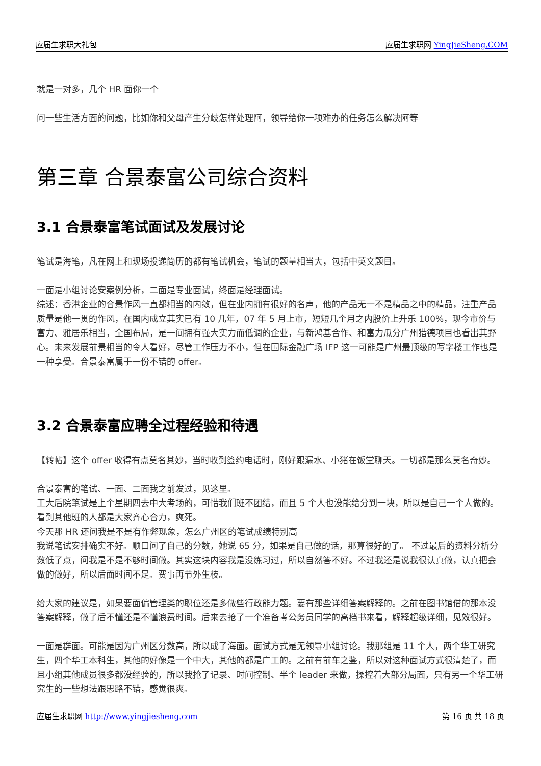应届生求职大礼包 应届生求职网 YingJieSheng.COM
就是一对多，几个 HR 面你一个
问一些生活方面的问题，比如你和父母产生分歧怎样处理阿，领导给你一项难办的任务怎么解决阿等
第三章 合景泰富公司综合资料
3.1 合景泰富笔试面试及发展讨论
笔试是海笔，凡在网上和现场投递简历的都有笔试机会，笔试的题量相当大，包括中英文题目。
一面是小组讨论安案例分析，二面是专业面试，终面是经理面试。
综述：香港企业的合景作风一直都相当的内敛，但在业内拥有很好的名声，他的产品无一不是精品之中的精品，注重产品质量是他一贯的作风，在国内成立其实已有 10 几年，07 年 5 月上市，短短几个月之内股价上升乐 100%，现今市价与富力、雅居乐相当，全国布局，是一间拥有强大实力而低调的企业，与新鸿基合作、和富力瓜分广州猎德项目也看出其野心。未来发展前景相当的令人看好，尽管工作压力不小，但在国际金融广场 IFP 这一可能是广州最顶级的写字楼工作也是一种享受。合景泰富属于一份不错的 offer。
3.2 合景泰富应聘全过程经验和待遇
【转帖】这个 offer 收得有点莫名其妙，当时收到签约电话时，刚好跟漏水、小猪在饭堂聊天。一切都是那么莫名奇妙。
合景泰富的笔试、一面、二面我之前发过，见这里。
工大后院笔试是上个星期四去中大考场的，可惜我们班不团结，而且 5 个人也没能给分到一块，所以是自己一个人做的。看到其他班的人都是大家齐心合力，爽死。
今天那 HR 还问我是不是有作弊现象，怎么广州区的笔试成绩特别高
我说笔试安排确实不好。顺口问了自己的分数，她说 65 分，如果是自己做的话，那算很好的了。 不过最后的资料分析分数低了点，问我是不是不够时间做。其实这块内容我是没练习过，所以自然答不好。不过我还是说我很认真做，认真把会做的做好，所以后面时间不足。费事再节外生枝。
给大家的建议是，如果要面偏管理类的职位还是多做些行政能力题。要有那些详细答案解释的。之前在图书馆借的那本没答案解释，做了后不懂还是不懂浪费时间。后来去抢了一个准备考公务员同学的高档书来看，解释超级详细，见效很好。
一面是群面。可能是因为广州区分数高，所以成了海面。面试方式是无领导小组讨论。我那组是 11 个人，两个华工研究生，四个华工本科生，其他的好像是一个中大，其他的都是广工的。之前有前车之鉴，所以对这种面试方式很清楚了，而且小组其他成员很多都没经验的，所以我抢了记录、时间控制、半个 leader 来做，操控着大部分局面，只有另一个华工研究生的一些想法跟思路不错，感觉很爽。
应届生求职网 http://www.yingjiesheng.com 第 16 页 共 18 页